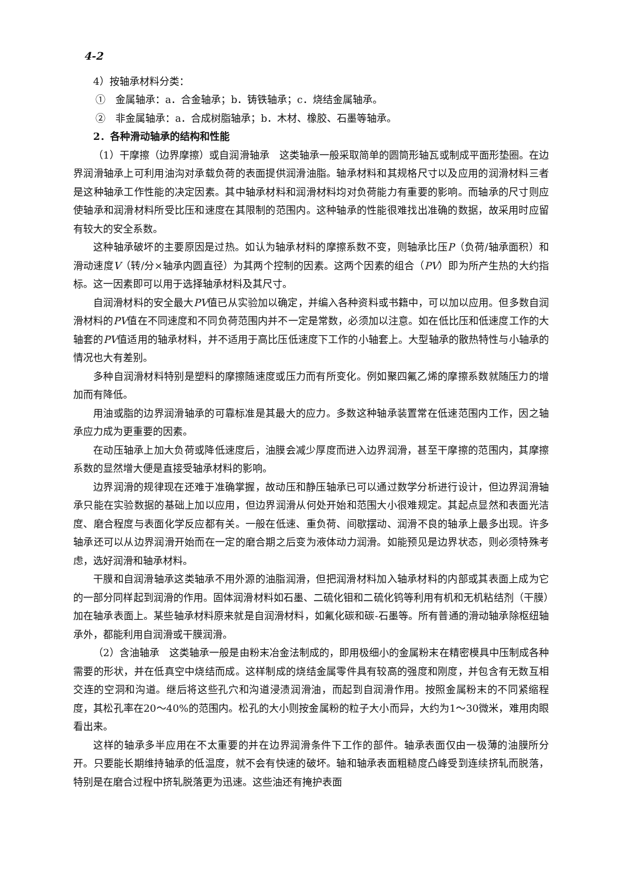4-2
4）按轴承材料分类：
①　金属轴承：a．合金轴承；b．铸铁轴承；c．烧结金属轴承。
②　非金属轴承：a．合成树脂轴承；b．木材、橡胶、石墨等轴承。
2．各种滑动轴承的结构和性能
（1）干摩擦（边界摩擦）或自润滑轴承　这类轴承一般采取简单的圆筒形轴瓦或制成平面形垫圈。在边界润滑轴承上可利用油沟对承载负荷的表面提供润滑油脂。轴承材料和其规格尺寸以及应用的润滑材料三者是这种轴承工作性能的决定因素。其中轴承材料和润滑材料均对负荷能力有重要的影响。而轴承的尺寸则应使轴承和润滑材料所受比压和速度在其限制的范围内。这种轴承的性能很难找出准确的数据，故采用时应留有较大的安全系数。
这种轴承破坏的主要原因是过热。如认为轴承材料的摩擦系数不变，则轴承比压P（负荷/轴承面积）和滑动速度V（转/分×轴承内圆直径）为其两个控制的因素。这两个因素的组合（PV）即为所产生热的大约指标。这一因素即可以用于选择轴承材料及其尺寸。
自润滑材料的安全最大PV值已从实验加以确定，并编入各种资料或书籍中，可以加以应用。但多数自润滑材料的PV值在不同速度和不同负荷范围内并不一定是常数，必须加以注意。如在低比压和低速度工作的大轴套的PV值适用的轴承材料，并不适用于高比压低速度下工作的小轴套上。大型轴承的散热特性与小轴承的情况也大有差别。
多种自润滑材料特别是塑料的摩擦随速度或压力而有所变化。例如聚四氟乙烯的摩擦系数就随压力的增加而有降低。
用油或脂的边界润滑轴承的可靠标准是其最大的应力。多数这种轴承装置常在低速范围内工作，因之轴承应力成为更重要的因素。
在动压轴承上加大负荷或降低速度后，油膜会减少厚度而进入边界润滑，甚至干摩擦的范围内，其摩擦系数的显然增大便是直接受轴承材料的影响。
边界润滑的规律现在还难于准确掌握，故动压和静压轴承已可以通过数学分析进行设计，但边界润滑轴承只能在实验数据的基础上加以应用，但边界润滑从何处开始和范围大小很难规定。其起点显然和表面光洁度、磨合程度与表面化学反应都有关。一般在低速、重负荷、间歇摆动、润滑不良的轴承上最多出现。许多轴承还可以从边界润滑开始而在一定的磨合期之后变为液体动力润滑。如能预见是边界状态，则必须特殊考虑，选好润滑和轴承材料。
干膜和自润滑轴承这类轴承不用外源的油脂润滑，但把润滑材料加入轴承材料的内部或其表面上成为它的一部分同样起到润滑的作用。固体润滑材料如石墨、二硫化钼和二硫化钨等利用有机和无机粘结剂（干膜）加在轴承表面上。某些轴承材料原来就是自润滑材料，如氟化碳和碳-石墨等。所有普通的滑动轴承除枢纽轴承外，都能利用自润滑或干膜润滑。
（2）含油轴承　这类轴承一般是由粉末冶金法制成的，即用极细小的金属粉末在精密模具中压制成各种需要的形状，并在低真空中烧结而成。这样制成的烧结金属零件具有较高的强度和刚度，并包含有无数互相交连的空洞和沟道。继后将这些孔穴和沟道浸渍润滑油，而起到自润滑作用。按照金属粉末的不同紧缩程度，其松孔率在20～40%的范围内。松孔的大小则按金属粉的粒子大小而异，大约为1～30微米，难用肉眼看出来。
这样的轴承多半应用在不太重要的并在边界润滑条件下工作的部件。轴承表面仅由一极薄的油膜所分开。只要能长期维持轴承的低温度，就不会有快速的破坏。轴和轴承表面粗糙度凸峰受到连续挤轧而脱落，特别是在磨合过程中挤轧脱落更为迅速。这些油还有掩护表面